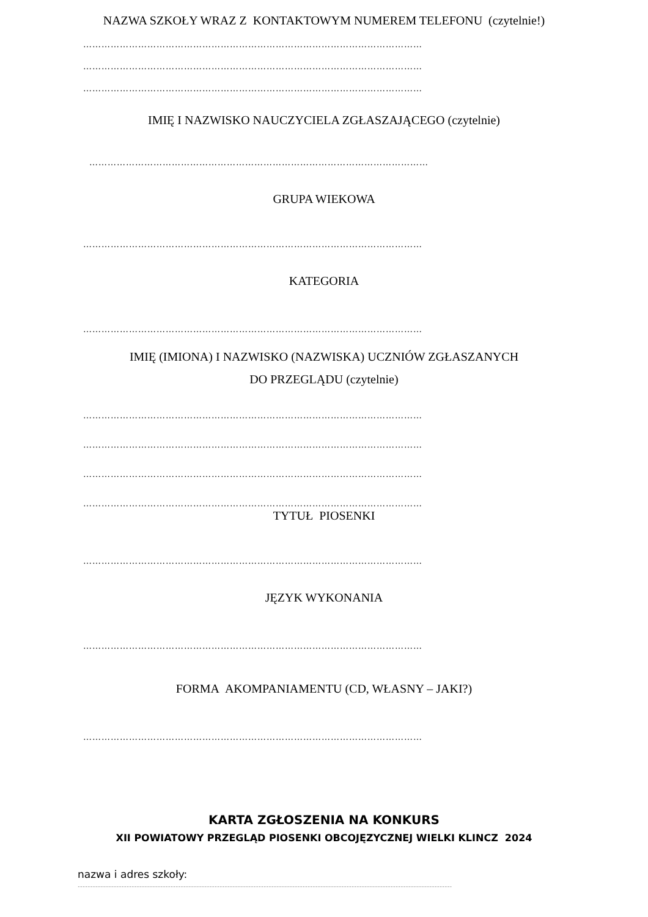NAZWA SZKOŁY WRAZ Z KONTAKTOWYM NUMEREM TELEFONU (czytelnie!)
…………………………………………………………………………………………………
…………………………………………………………………………………………………
…………………………………………………………………………………………………
IMIĘ I NAZWISKO NAUCZYCIELA ZGŁASZAJĄCEGO (czytelnie)
…………………………………………………………………………………………………
GRUPA WIEKOWA
…………………………………………………………………………………………………
KATEGORIA
…………………………………………………………………………………………………
IMIĘ (IMIONA) I NAZWISKO (NAZWISKA) UCZNIÓW ZGŁASZANYCH
DO PRZEGLĄDU (czytelnie)
…………………………………………………………………………………………………
…………………………………………………………………………………………………
…………………………………………………………………………………………………
…………………………………………………………………………………………………
TYTUŁ PIOSENKI
…………………………………………………………………………………………………
JĘZYK WYKONANIA
…………………………………………………………………………………………………
FORMA AKOMPANIAMENTU (CD, WŁASNY – JAKI?)
…………………………………………………………………………………………………
KARTA ZGŁOSZENIA NA KONKURS
XII POWIATOWY PRZEGLĄD PIOSENKI OBCOJĘZYCZNEJ WIELKI KLINCZ 2024
nazwa i adres szkoły:
…………………………………………………………………………………………………………………………………………………………………………………………………………………………………